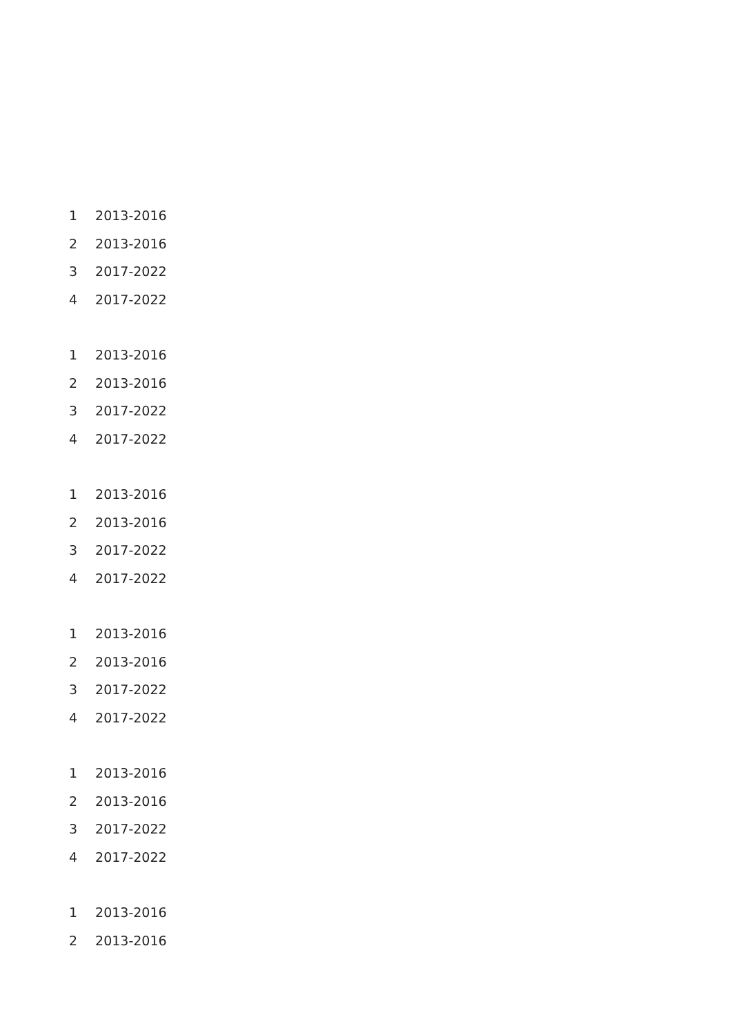1 2013-2016
2 2013-2016
3 2017-2022
4 2017-2022
1 2013-2016
2 2013-2016
3 2017-2022
4 2017-2022
1 2013-2016
2 2013-2016
3 2017-2022
4 2017-2022
1 2013-2016
2 2013-2016
3 2017-2022
4 2017-2022
1 2013-2016
2 2013-2016
3 2017-2022
4 2017-2022
1 2013-2016
2 2013-2016